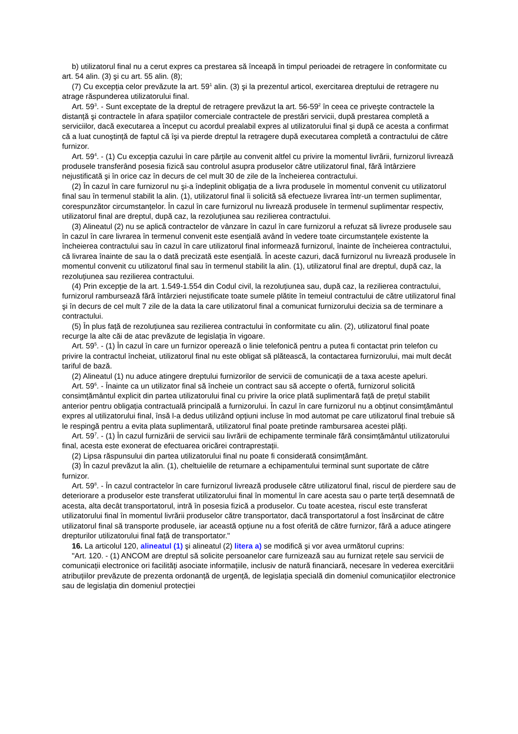b) utilizatorul final nu a cerut expres ca prestarea să înceapă în timpul perioadei de retragere în conformitate cu art. 54 alin. (3) şi cu art. 55 alin. (8);
(7) Cu excepția celor prevăzute la art. 59<sup>1</sup> alin. (3) şi la prezentul articol, exercitarea dreptului de retragere nu atrage răspunderea utilizatorului final.
Art. 59<sup>3</sup>. - Sunt exceptate de la dreptul de retragere prevăzut la art. 56-59<sup>2</sup> în ceea ce priveşte contractele la distanță şi contractele în afara spațiilor comerciale contractele de prestări servicii, după prestarea completă a serviciilor, dacă executarea a început cu acordul prealabil expres al utilizatorului final şi după ce acesta a confirmat că a luat cunoştință de faptul că îşi va pierde dreptul la retragere după executarea completă a contractului de către furnizor.
Art. 59<sup>4</sup>. - (1) Cu excepția cazului în care părțile au convenit altfel cu privire la momentul livrării, furnizorul livrează produsele transferând posesia fizică sau controlul asupra produselor către utilizatorul final, fără întârziere nejustificată şi în orice caz în decurs de cel mult 30 de zile de la încheierea contractului.
(2) În cazul în care furnizorul nu şi-a îndeplinit obligația de a livra produsele în momentul convenit cu utilizatorul final sau în termenul stabilit la alin. (1), utilizatorul final îi solicită să efectueze livrarea într-un termen suplimentar, corespunzător circumstanțelor. În cazul în care furnizorul nu livrează produsele în termenul suplimentar respectiv, utilizatorul final are dreptul, după caz, la rezoluțiunea sau rezilierea contractului.
(3) Alineatul (2) nu se aplică contractelor de vânzare în cazul în care furnizorul a refuzat să livreze produsele sau în cazul în care livrarea în termenul convenit este esențială având în vedere toate circumstanțele existente la încheierea contractului sau în cazul în care utilizatorul final informează furnizorul, înainte de încheierea contractului, că livrarea înainte de sau la o dată precizată este esențială. În aceste cazuri, dacă furnizorul nu livrează produsele în momentul convenit cu utilizatorul final sau în termenul stabilit la alin. (1), utilizatorul final are dreptul, după caz, la rezoluțiunea sau rezilierea contractului.
(4) Prin excepție de la art. 1.549-1.554 din Codul civil, la rezoluțiunea sau, după caz, la rezilierea contractului, furnizorul rambursează fără întârzieri nejustificate toate sumele plătite în temeiul contractului de către utilizatorul final şi în decurs de cel mult 7 zile de la data la care utilizatorul final a comunicat furnizorului decizia sa de terminare a contractului.
(5) În plus față de rezoluțiunea sau rezilierea contractului în conformitate cu alin. (2), utilizatorul final poate recurge la alte căi de atac prevăzute de legislația în vigoare.
Art. 59<sup>5</sup>. - (1) În cazul în care un furnizor operează o linie telefonică pentru a putea fi contactat prin telefon cu privire la contractul încheiat, utilizatorul final nu este obligat să plătească, la contactarea furnizorului, mai mult decât tariful de bază.
(2) Alineatul (1) nu aduce atingere dreptului furnizorilor de servicii de comunicații de a taxa aceste apeluri.
Art. 59<sup>6</sup>. - Înainte ca un utilizator final să încheie un contract sau să accepte o ofertă, furnizorul solicită consimțământul explicit din partea utilizatorului final cu privire la orice plată suplimentară față de prețul stabilit anterior pentru obligația contractuală principală a furnizorului. În cazul în care furnizorul nu a obținut consimțământul expres al utilizatorului final, însă l-a dedus utilizând opțiuni incluse în mod automat pe care utilizatorul final trebuie să le respingă pentru a evita plata suplimentară, utilizatorul final poate pretinde rambursarea acestei plăți.
Art. 59<sup>7</sup>. - (1) În cazul furnizării de servicii sau livrării de echipamente terminale fără consimțământul utilizatorului final, acesta este exonerat de efectuarea oricărei contraprestații.
(2) Lipsa răspunsului din partea utilizatorului final nu poate fi considerată consimțământ.
(3) În cazul prevăzut la alin. (1), cheltuielile de returnare a echipamentului terminal sunt suportate de către furnizor.
Art. 59<sup>8</sup>. - În cazul contractelor în care furnizorul livrează produsele către utilizatorul final, riscul de pierdere sau de deteriorare a produselor este transferat utilizatorului final în momentul în care acesta sau o parte terță desemnată de acesta, alta decât transportatorul, intră în posesia fizică a produselor. Cu toate acestea, riscul este transferat utilizatorului final în momentul livrării produselor către transportator, dacă transportatorul a fost însărcinat de către utilizatorul final să transporte produsele, iar această opțiune nu a fost oferită de către furnizor, fără a aduce atingere drepturilor utilizatorului final față de transportator."
16. La articolul 120, alineatul (1) şi alineatul (2) litera a) se modifică şi vor avea următorul cuprins:
"Art. 120. - (1) ANCOM are dreptul să solicite persoanelor care furnizează sau au furnizat rețele sau servicii de comunicații electronice ori facilități asociate informațiile, inclusiv de natură financiară, necesare în vederea exercitării atribuțiilor prevăzute de prezenta ordonanță de urgență, de legislația specială din domeniul comunicațiilor electronice sau de legislația din domeniul protecției